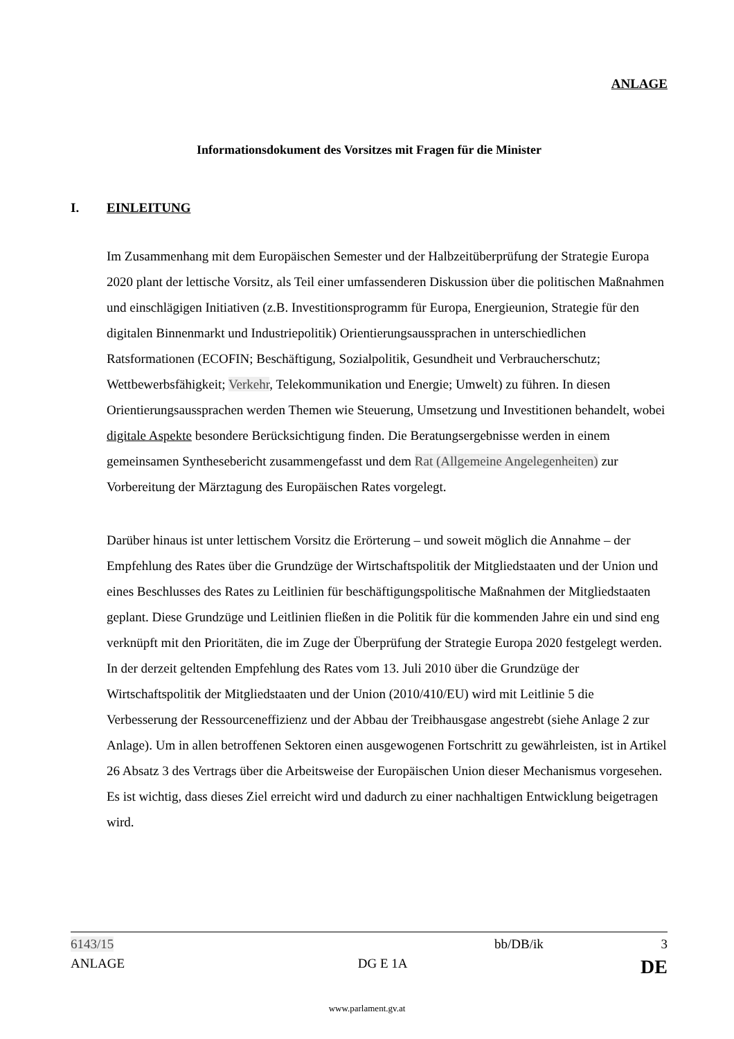ANLAGE
Informationsdokument des Vorsitzes mit Fragen für die Minister
I. EINLEITUNG
Im Zusammenhang mit dem Europäischen Semester und der Halbzeitüberprüfung der Strategie Europa 2020 plant der lettische Vorsitz, als Teil einer umfassenderen Diskussion über die politischen Maßnahmen und einschlägigen Initiativen (z.B. Investitionsprogramm für Europa, Energieunion, Strategie für den digitalen Binnenmarkt und Industriepolitik) Orientierungsaussprachen in unterschiedlichen Ratsformationen (ECOFIN; Beschäftigung, Sozialpolitik, Gesundheit und Verbraucherschutz; Wettbewerbsfähigkeit; Verkehr, Telekommunikation und Energie; Umwelt) zu führen. In diesen Orientierungsaussprachen werden Themen wie Steuerung, Umsetzung und Investitionen behandelt, wobei digitale Aspekte besondere Berücksichtigung finden. Die Beratungsergebnisse werden in einem gemeinsamen Synthesebericht zusammengefasst und dem Rat (Allgemeine Angelegenheiten) zur Vorbereitung der Märztagung des Europäischen Rates vorgelegt.
Darüber hinaus ist unter lettischem Vorsitz die Erörterung – und soweit möglich die Annahme – der Empfehlung des Rates über die Grundzüge der Wirtschaftspolitik der Mitgliedstaaten und der Union und eines Beschlusses des Rates zu Leitlinien für beschäftigungspolitische Maßnahmen der Mitgliedstaaten geplant. Diese Grundzüge und Leitlinien fließen in die Politik für die kommenden Jahre ein und sind eng verknüpft mit den Prioritäten, die im Zuge der Überprüfung der Strategie Europa 2020 festgelegt werden. In der derzeit geltenden Empfehlung des Rates vom 13. Juli 2010 über die Grundzüge der Wirtschaftspolitik der Mitgliedstaaten und der Union (2010/410/EU) wird mit Leitlinie 5 die Verbesserung der Ressourceneffizienz und der Abbau der Treibhausgase angestrebt (siehe Anlage 2 zur Anlage). Um in allen betroffenen Sektoren einen ausgewogenen Fortschritt zu gewährleisten, ist in Artikel 26 Absatz 3 des Vertrags über die Arbeitsweise der Europäischen Union dieser Mechanismus vorgesehen. Es ist wichtig, dass dieses Ziel erreicht wird und dadurch zu einer nachhaltigen Entwicklung beigetragen wird.
6143/15 bb/DB/ik 3
ANLAGE DG E 1A DE
www.parlament.gv.at